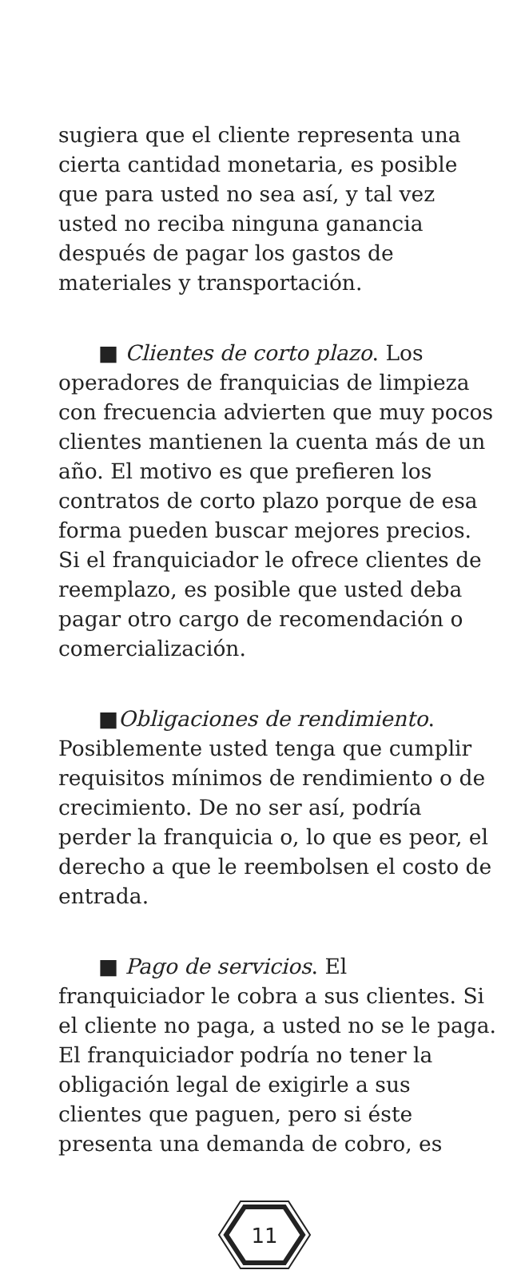sugiera que el cliente representa una cierta cantidad monetaria, es posible que para usted no sea así, y tal vez usted no reciba ninguna ganancia después de pagar los gastos de materiales y transportación.
■ Clientes de corto plazo. Los operadores de franquicias de limpieza con frecuencia advierten que muy pocos clientes mantienen la cuenta más de un año. El motivo es que prefieren los contratos de corto plazo porque de esa forma pueden buscar mejores precios. Si el franquiciador le ofrece clientes de reemplazo, es posible que usted deba pagar otro cargo de recomendación o comercialización.
■Obligaciones de rendimiento. Posiblemente usted tenga que cumplir requisitos mínimos de rendimiento o de crecimiento. De no ser así, podría perder la franquicia o, lo que es peor, el derecho a que le reembolsen el costo de entrada.
■ Pago de servicios. El franquiciador le cobra a sus clientes. Si el cliente no paga, a usted no se le paga. El franquiciador podría no tener la obligación legal de exigirle a sus clientes que paguen, pero si éste presenta una demanda de cobro, es
11